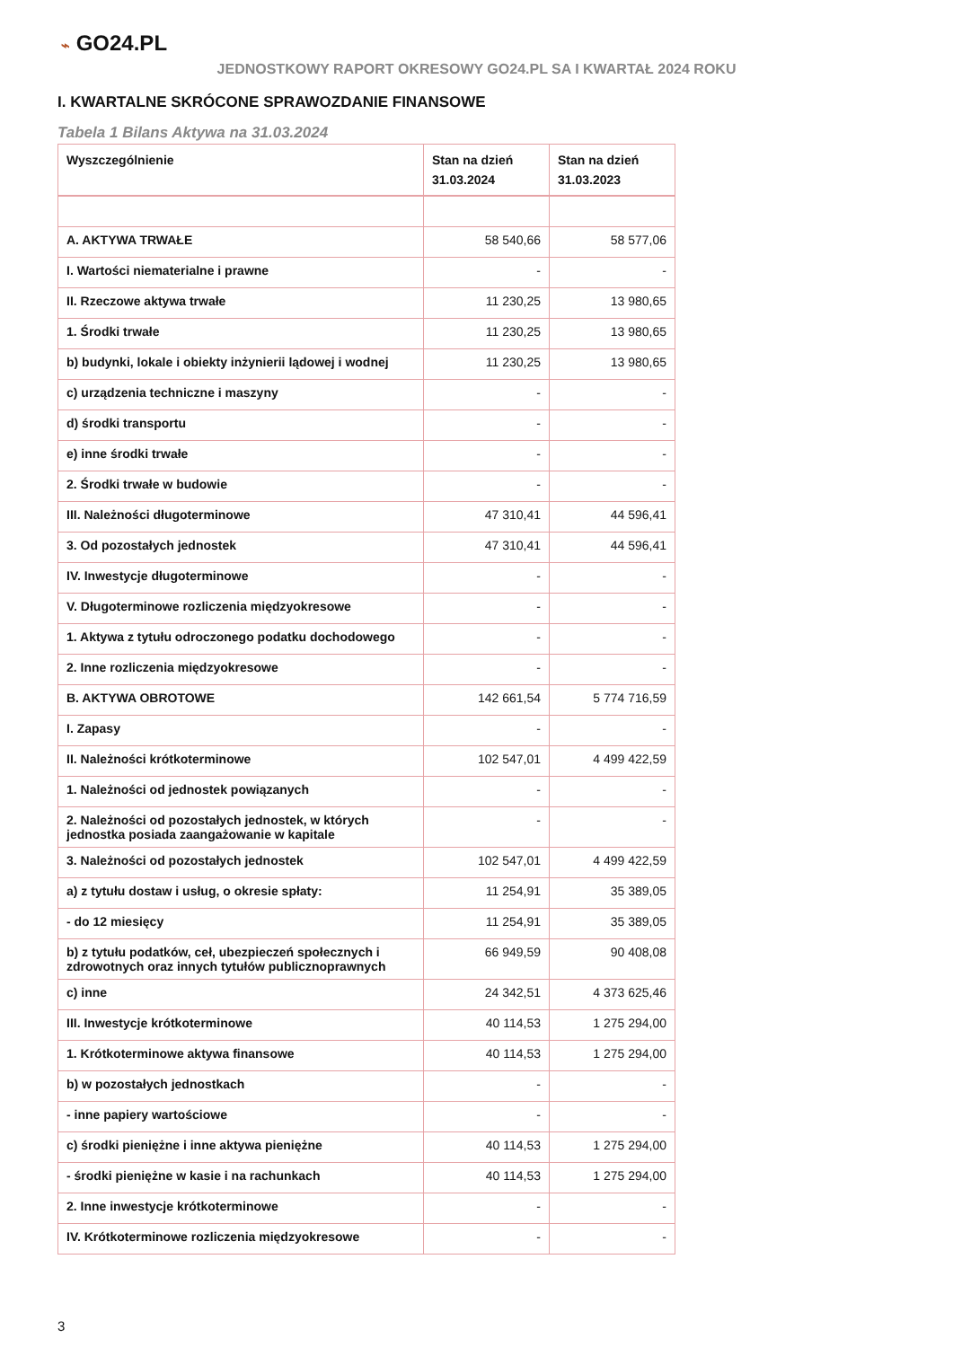⌁ GO24.PL
JEDNOSTKOWY RAPORT OKRESOWY GO24.PL SA I KWARTAŁ 2024 ROKU
I. KWARTALNE SKRÓCONE SPRAWOZDANIE FINANSOWE
Tabela 1 Bilans Aktywa na 31.03.2024
| Wyszczególnienie | Stan na dzień 31.03.2024 | Stan na dzień 31.03.2023 |
| --- | --- | --- |
| A. AKTYWA TRWAŁE | 58 540,66 | 58 577,06 |
| I. Wartości niematerialne i prawne | - | - |
| II. Rzeczowe aktywa trwałe | 11 230,25 | 13 980,65 |
| 1. Środki trwałe | 11 230,25 | 13 980,65 |
| b) budynki, lokale i obiekty inżynierii lądowej i wodnej | 11 230,25 | 13 980,65 |
| c) urządzenia techniczne i maszyny | - | - |
| d) środki transportu | - | - |
| e) inne środki trwałe | - | - |
| 2. Środki trwałe w budowie | - | - |
| III. Należności długoterminowe | 47 310,41 | 44 596,41 |
| 3. Od pozostałych jednostek | 47 310,41 | 44 596,41 |
| IV. Inwestycje długoterminowe | - | - |
| V. Długoterminowe rozliczenia międzyokresowe | - | - |
| 1. Aktywa z tytułu odroczonego podatku dochodowego | - | - |
| 2. Inne rozliczenia międzyokresowe | - | - |
| B. AKTYWA OBROTOWE | 142 661,54 | 5 774 716,59 |
| I. Zapasy | - | - |
| II. Należności krótkoterminowe | 102 547,01 | 4 499 422,59 |
| 1. Należności od jednostek powiązanych | - | - |
| 2. Należności od pozostałych jednostek, w których jednostka posiada zaangażowanie w kapitale | - | - |
| 3. Należności od pozostałych jednostek | 102 547,01 | 4 499 422,59 |
| a) z tytułu dostaw i usług, o okresie spłaty: | 11 254,91 | 35 389,05 |
| - do 12 miesięcy | 11 254,91 | 35 389,05 |
| b) z tytułu podatków, ceł, ubezpieczeń społecznych i zdrowotnych oraz innych tytułów publicznoprawnych | 66 949,59 | 90 408,08 |
| c) inne | 24 342,51 | 4 373 625,46 |
| III. Inwestycje krótkoterminowe | 40 114,53 | 1 275 294,00 |
| 1. Krótkoterminowe aktywa finansowe | 40 114,53 | 1 275 294,00 |
| b) w pozostałych jednostkach | - | - |
| - inne papiery wartościowe | - | - |
| c) środki pieniężne i inne aktywa pieniężne | 40 114,53 | 1 275 294,00 |
| - środki pieniężne w kasie i na rachunkach | 40 114,53 | 1 275 294,00 |
| 2. Inne inwestycje krótkoterminowe | - | - |
| IV. Krótkoterminowe rozliczenia międzyokresowe | - | - |
3